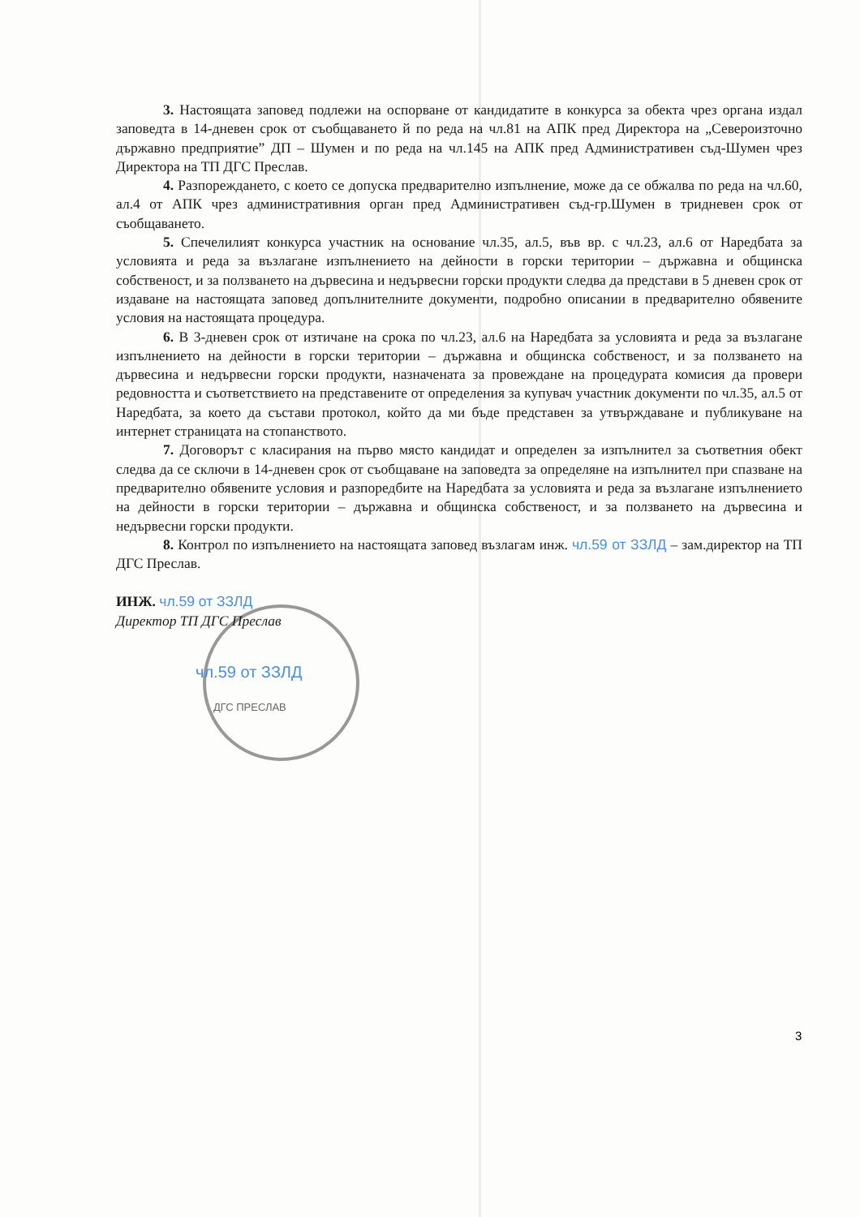3. Настоящата заповед подлежи на оспорване от кандидатите в конкурса за обекта чрез органа издал заповедта в 14-дневен срок от съобщаването й по реда на чл.81 на АПК пред Директора на „Североизточно държавно предприятие” ДП – Шумен и по реда на чл.145 на АПК пред Административен съд-Шумен чрез Директора на ТП ДГС Преслав.
4. Разпореждането, с което се допуска предварително изпълнение, може да се обжалва по реда на чл.60, ал.4 от АПК чрез административния орган пред Административен съд-гр.Шумен в тридневен срок от съобщаването.
5. Спечелилият конкурса участник на основание чл.35, ал.5, във вр. с чл.23, ал.6 от Наредбата за условията и реда за възлагане изпълнението на дейности в горски територии – държавна и общинска собственост, и за ползването на дървесина и недървесни горски продукти следва да представи в 5 дневен срок от издаване на настоящата заповед допълнителните документи, подробно описании в предварително обявените условия на настоящата процедура.
6. В 3-дневен срок от изтичане на срока по чл.23, ал.6 на Наредбата за условията и реда за възлагане изпълнението на дейности в горски територии – държавна и общинска собственост, и за ползването на дървесина и недървесни горски продукти, назначената за провеждане на процедурата комисия да провери редовността и съответствието на представените от определения за купувач участник документи по чл.35, ал.5 от Наредбата, за което да състави протокол, който да ми бъде представен за утвърждаване и публикуване на интернет страницата на стопанството.
7. Договорът с класирания на първо място кандидат и определен за изпълнител за съответния обект следва да се сключи в 14-дневен срок от съобщаване на заповедта за определяне на изпълнител при спазване на предварително обявените условия и разпоредбите на Наредбата за условията и реда за възлагане изпълнението на дейности в горски територии – държавна и общинска собственост, и за ползването на дървесина и недървесни горски продукти.
8. Контрол по изпълнението на настоящата заповед възлагам инж. чл.59 от ЗЗЛД – зам.директор на ТП ДГС Преслав.
ИНЖ. чл.59 от ЗЗЛД
Директор ТП ДГС Преслав
чл.59 от ЗЗЛД
ДГС ПРЕСЛАВ
3